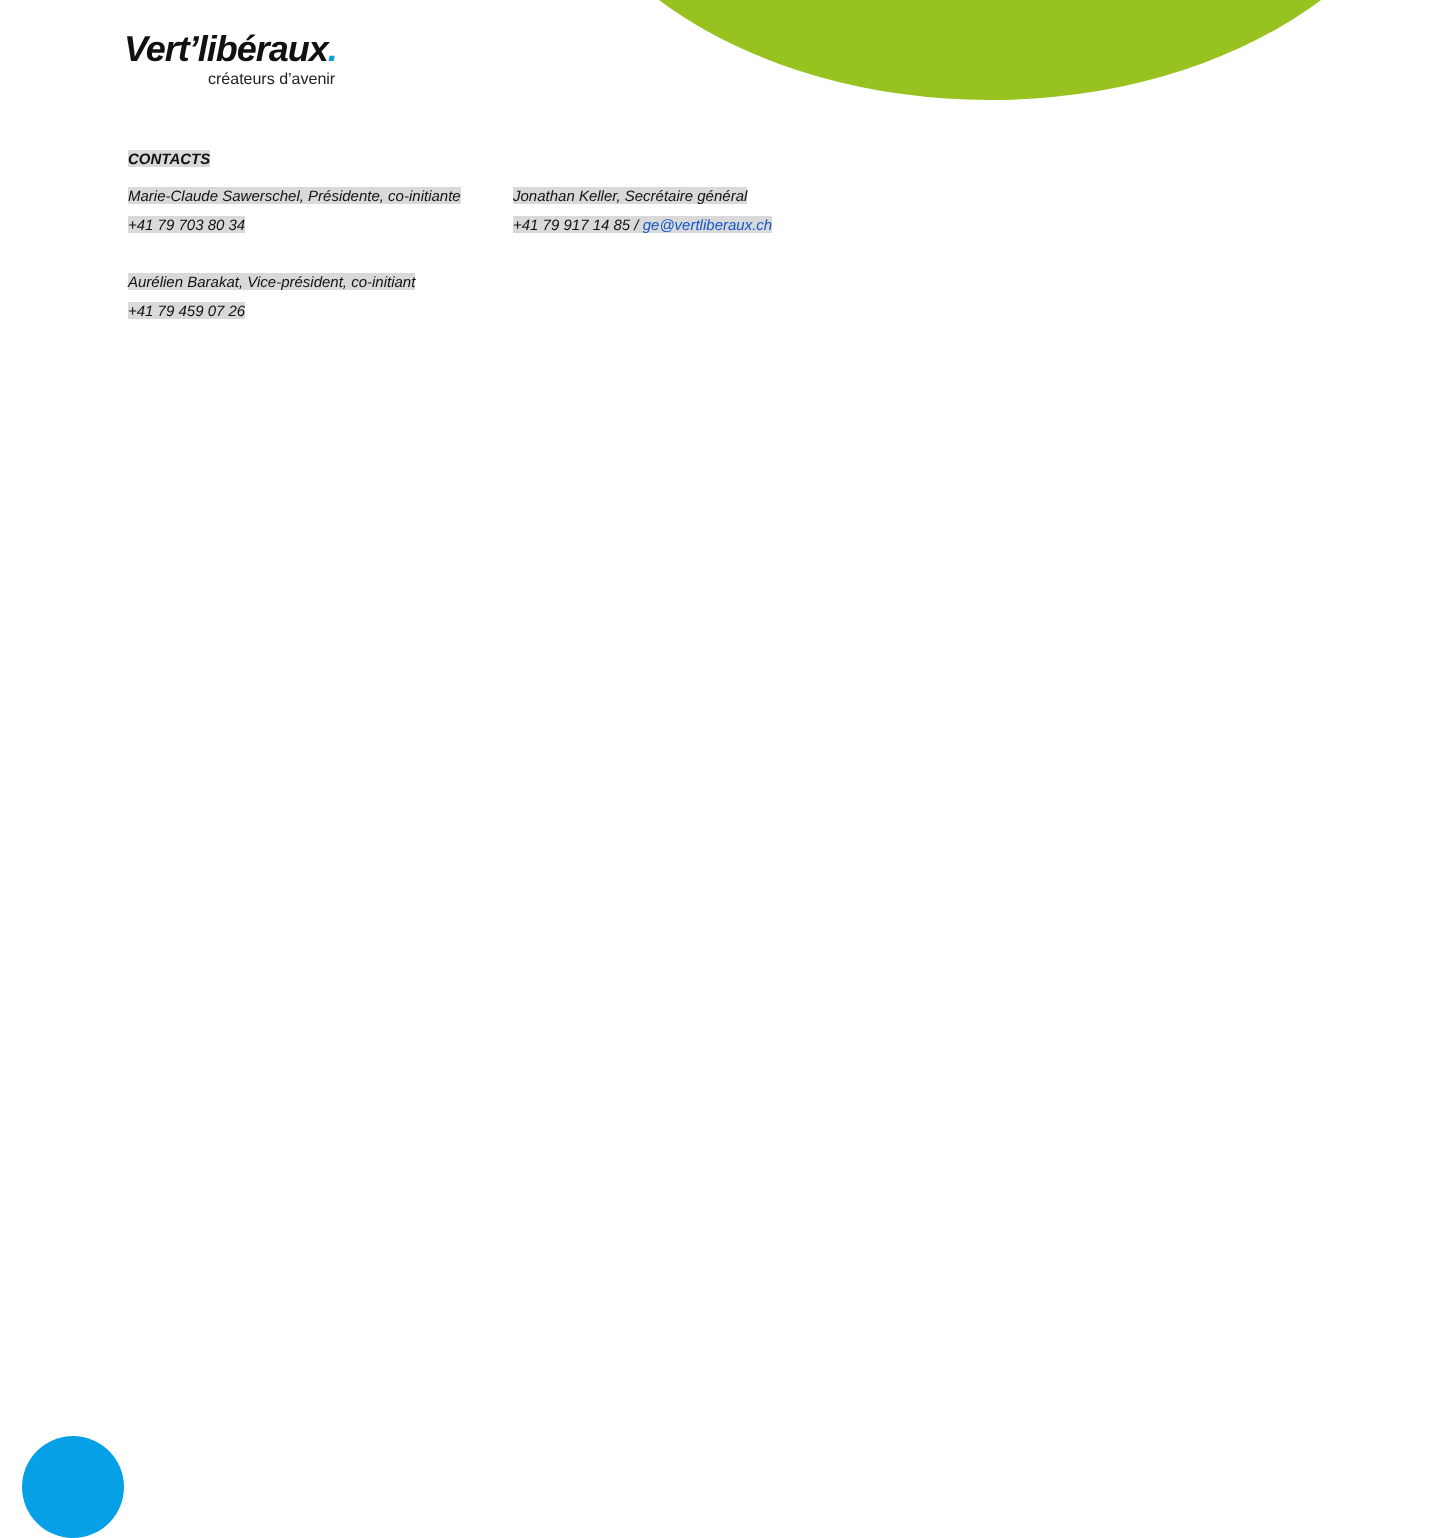Vert’libéraux.
créateurs d’avenir
CONTACTS
Marie-Claude Sawerschel, Présidente, co-initiante
Jonathan Keller, Secrétaire général
+41 79 703 80 34
+41 79 917 14 85 / ge@vertliberaux.ch
Aurélien Barakat, Vice-président, co-initiant
+41 79 459 07 26